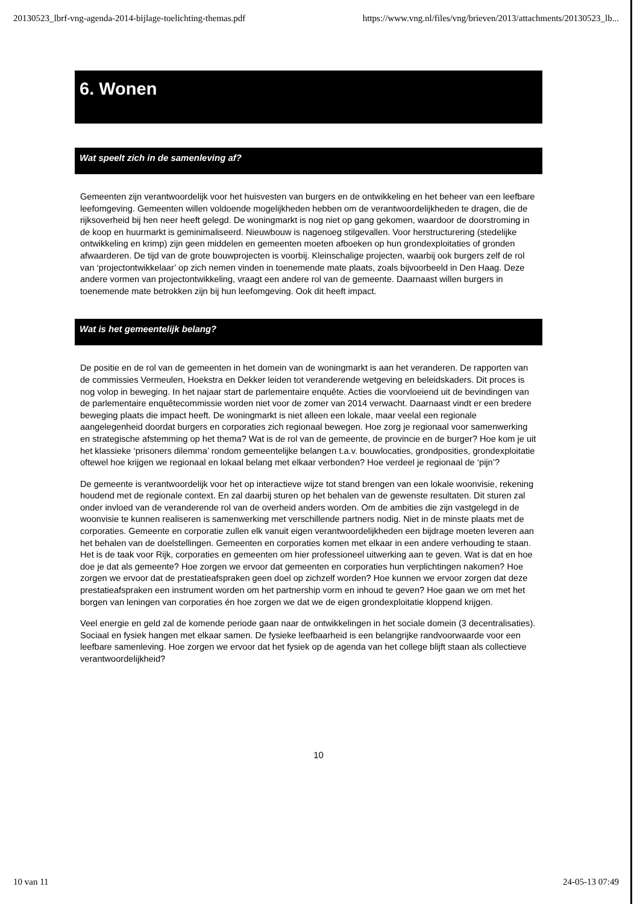20130523_lbrf-vng-agenda-2014-bijlage-toelichting-themas.pdf https://www.vng.nl/files/vng/brieven/2013/attachments/20130523_lb...
6. Wonen
Wat speelt zich in de samenleving af?
Gemeenten zijn verantwoordelijk voor het huisvesten van burgers en de ontwikkeling en het beheer van een leefbare leefomgeving. Gemeenten willen voldoende mogelijkheden hebben om de verantwoordelijkheden te dragen, die de rijksoverheid bij hen neer heeft gelegd. De woningmarkt is nog niet op gang gekomen, waardoor de doorstroming in de koop en huurmarkt is geminimaliseerd. Nieuwbouw is nagenoeg stilgevallen. Voor herstructurering (stedelijke ontwikkeling en krimp) zijn geen middelen en gemeenten moeten afboeken op hun grondexploitaties of gronden afwaarderen. De tijd van de grote bouwprojecten is voorbij. Kleinschalige projecten, waarbij ook burgers zelf de rol van ‘projectontwikkelaar’ op zich nemen vinden in toenemende mate plaats, zoals bijvoorbeeld in Den Haag. Deze andere vormen van projectontwikkeling, vraagt een andere rol van de gemeente. Daarnaast willen burgers in toenemende mate betrokken zijn bij hun leefomgeving. Ook dit heeft impact.
Wat is het gemeentelijk belang?
De positie en de rol van de gemeenten in het domein van de woningmarkt is aan het veranderen. De rapporten van de commissies Vermeulen, Hoekstra en Dekker leiden tot veranderende wetgeving en beleidskaders. Dit proces is nog volop in beweging. In het najaar start de parlementaire enquête. Acties die voorvloeiend uit de bevindingen van de parlementaire enquêtecommissie worden niet voor de zomer van 2014 verwacht. Daarnaast vindt er een bredere beweging plaats die impact heeft. De woningmarkt is niet alleen een lokale, maar veelal een regionale aangelegenheid doordat burgers en corporaties zich regionaal bewegen. Hoe zorg je regionaal voor samenwerking en strategische afstemming op het thema? Wat is de rol van de gemeente, de provincie en de burger? Hoe kom je uit het klassieke ‘prisoners dilemma’ rondom gemeentelijke belangen t.a.v. bouwlocaties, grondposities, grondexploitatie oftewel hoe krijgen we regionaal en lokaal belang met elkaar verbonden? Hoe verdeel je regionaal de ‘pijn’?
De gemeente is verantwoordelijk voor het op interactieve wijze tot stand brengen van een lokale woonvisie, rekening houdend met de regionale context. En zal daarbij sturen op het behalen van de gewenste resultaten. Dit sturen zal onder invloed van de veranderende rol van de overheid anders worden. Om de ambities die zijn vastgelegd in de woonvisie te kunnen realiseren is samenwerking met verschillende partners nodig. Niet in de minste plaats met de corporaties. Gemeente en corporatie zullen elk vanuit eigen verantwoordelijkheden een bijdrage moeten leveren aan het behalen van de doelstellingen. Gemeenten en corporaties komen met elkaar in een andere verhouding te staan. Het is de taak voor Rijk, corporaties en gemeenten om hier professioneel uitwerking aan te geven. Wat is dat en hoe doe je dat als gemeente? Hoe zorgen we ervoor dat gemeenten en corporaties hun verplichtingen nakomen? Hoe zorgen we ervoor dat de prestatieafspraken geen doel op zichzelf worden? Hoe kunnen we ervoor zorgen dat deze prestatieafspraken een instrument worden om het partnership vorm en inhoud te geven? Hoe gaan we om met het borgen van leningen van corporaties én hoe zorgen we dat we de eigen grondexploitatie kloppend krijgen.
Veel energie en geld zal de komende periode gaan naar de ontwikkelingen in het sociale domein (3 decentralisaties). Sociaal en fysiek hangen met elkaar samen. De fysieke leefbaarheid is een belangrijke randvoorwaarde voor een leefbare samenleving. Hoe zorgen we ervoor dat het fysiek op de agenda van het college blijft staan als collectieve verantwoordelijkheid?
10
10 van 11 24-05-13 07:49